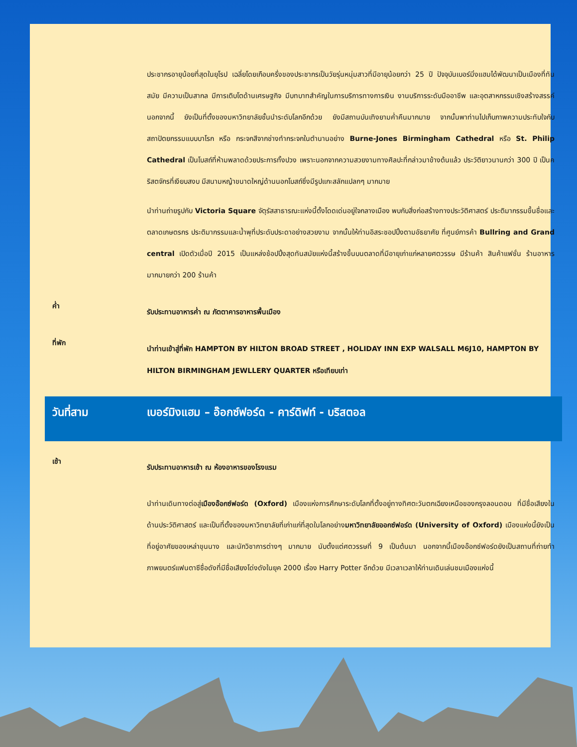ประชากรอายุน้อยที่สุดในยุโรป เฉลี่ยโดยเกือบครึ่งของประชากรเป็นวัยรุ่นหนุ่มสาวที่มีอายุน้อยกว่า 25 ปี ปัจจุบันเบอร์มิ่งแฮมได้พัฒนาเป็นเมืองที่ทันสมัย มีความเป็นสากล มีการเติบโตด้านเศรษฐกิจ มีบทบาทสำคัญในการบริการทางการเงิน งานบริการระดับมืออาชีพ และอุตสาหกรรมเชิงสร้างสรรค์ นอกจากนี้ ยังเป็นที่ตั้งของมหาวิทยาลัยชั้นนำระดับโลกอีกด้วย ยังมีสถานบันเทิงยามค่ำคืนมากมาย จากนั้นพาท่านไปเก็บภาพความประทับใจกับสถาปัตยกรรมแบบบาโรก หรือ กระจกสีจากช่างทำกระจกในตำนานอย่าง Burne-Jones Birmingham Cathedral หรือ St. Philip Cathedral เป็นโบสถ์ที่ห้ามพลาดด้วยประการทั้งปวง เพราะนอกจากความสวยงามทางศิลปะที่กล่าวมาข้างต้นแล้ว ประวัติยาวนานกว่า 300 ปี เป็นคริสตจักรที่เงียบสงบ มีสนามหญ้าขนาดใหญ่ด้านนอกโบสถ์ซึ่งมีรูปแกะสลักแปลกๆ มากมาย
นำท่านถ่ายรูปกับ Victoria Square จัตุรัสสาธารณะแห่งนี้ตั้งโดดเด่นอยู่ใจกลางเมือง พบกับสิ่งก่อสร้างทางประวัติศาสตร์ ประติมากรรมขึ้นชื่อและตลาดเกษตรกร ประติมากรรมและน้ำพุที่ประดับประดาอย่างสวยงาม จากนั้นให้ท่านอิสระชอปปิ้งตามอัธยาศัย ที่ศูนย์การค้า Bullring and Grand central เปิดตัวเมื่อปี 2015 เป็นแหล่งช้อปปิ้งสุดทันสมัยแห่งนี้สร้างขึ้นบนตลาดที่มีอายุเก่าแก่หลายศตวรรษ มีร้านค้า สินค้าแฟชั่น ร้านอาหาร มากมายกว่า 200 ร้านค้า
ค่ำ
รับประทานอาหารค่ำ ณ ภัตตาคารอาหารพื้นเมือง
ที่พัก
นำท่านเข้าสู่ที่พัก HAMPTON BY HILTON BROAD STREET , HOLIDAY INN EXP WALSALL M6J10, HAMPTON BY HILTON BIRMINGHAM JEWLLERY QUARTER หรือเทียบเท่า
วันที่สาม เบอร์มิงแฮม – อ๊อกซ์ฟอร์ด - คาร์ดิฟท์ - บริสตอล
เช้า
รับประทานอาหารเช้า ณ ห้องอาหารของโรงแรม
นำท่านเดินทางต่อสู่เมืองอ๊อกซ์ฟอร์ด (Oxford) เมืองแห่งการศึกษาระดับโลกที่ตั้งอยู่ทางทิศตะวันตกเฉียงเหนือของกรุงลอนดอน ที่มีชื่อเสียงในด้านประวัติศาสตร์ และเป็นที่ตั้งของมหาวิทยาลัยที่เก่าแก่ที่สุดในโลกอย่างมหาวิทยาลัยออกซ์ฟอร์ด (University of Oxford) เมืองแห่งนี้ยังเป็นที่อยู่อาศัยของเหล่าขุนนาง และนักวิชาการต่างๆ มากมาย นับตั้งแต่ศตวรรษที่ 9 เป็นต้นมา นอกจากนี้เมืองอ๊อกซ์ฟอร์ดยังเป็นสถานที่ถ่ายทำภาพยนตร์แฟนตาซีชื่อดังที่มีชื่อเสียงโด่งดังในยุค 2000 เรื่อง Harry Potter อีกด้วย มีเวลาเวลาให้ท่านเดินเล่นชมเมืองแห่งนี้